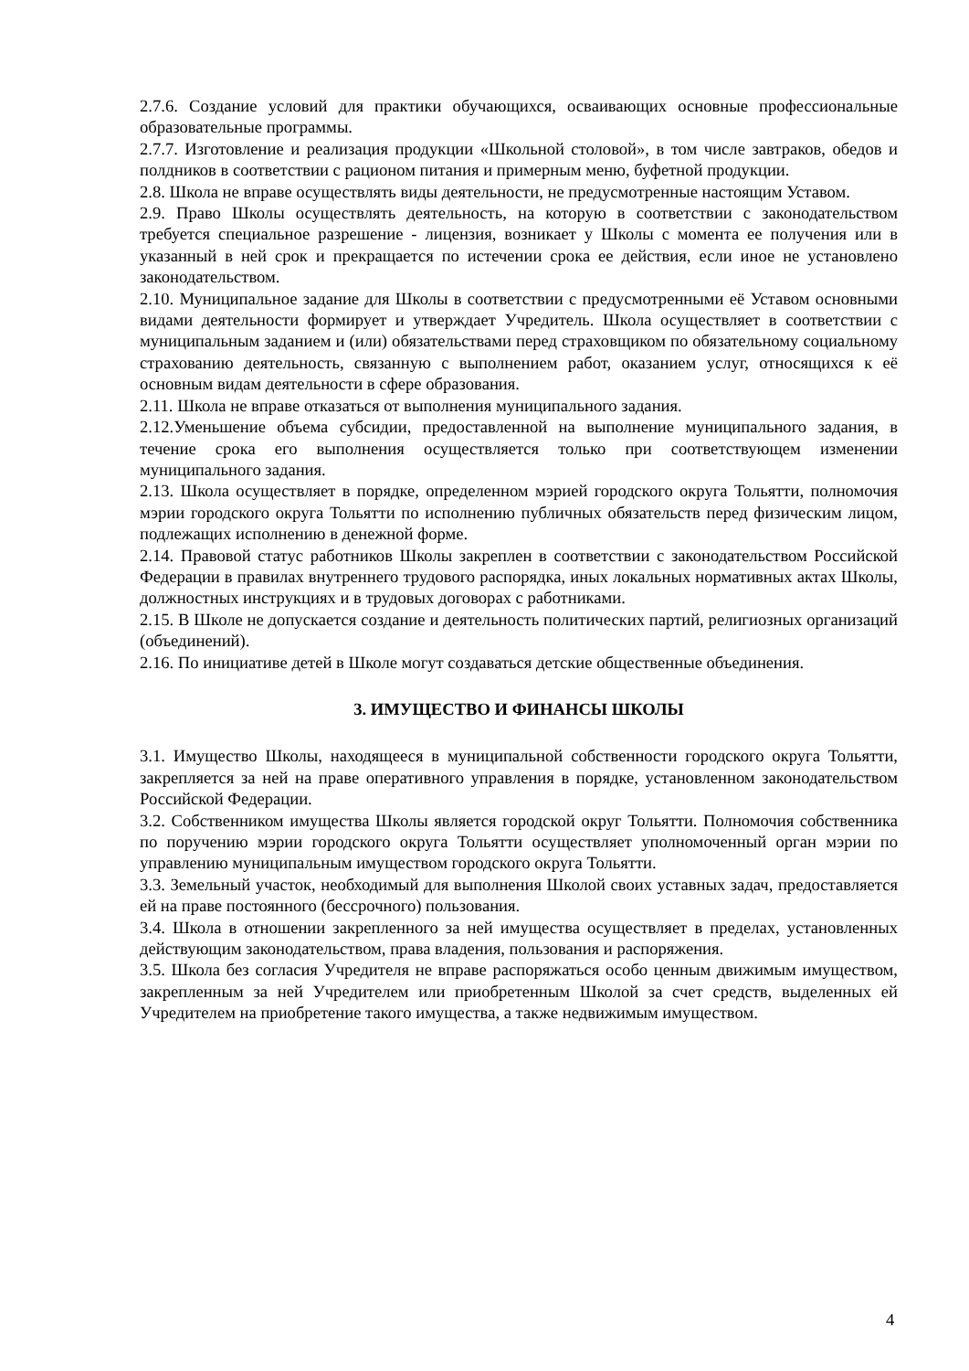2.7.6. Создание условий для практики обучающихся, осваивающих основные профессиональные образовательные программы.
2.7.7. Изготовление и реализация продукции «Школьной столовой», в том числе завтраков, обедов и полдников в соответствии с рационом питания и примерным меню, буфетной продукции.
2.8. Школа не вправе осуществлять виды деятельности, не предусмотренные настоящим Уставом.
2.9. Право Школы осуществлять деятельность, на которую в соответствии с законодательством требуется специальное разрешение - лицензия, возникает у Школы с момента ее получения или в указанный в ней срок и прекращается по истечении срока ее действия, если иное не установлено законодательством.
2.10. Муниципальное задание для Школы в соответствии с предусмотренными её Уставом основными видами деятельности формирует и утверждает Учредитель. Школа осуществляет в соответствии с муниципальным заданием и (или) обязательствами перед страховщиком по обязательному социальному страхованию деятельность, связанную с выполнением работ, оказанием услуг, относящихся к её основным видам деятельности в сфере образования.
2.11. Школа не вправе отказаться от выполнения муниципального задания.
2.12.Уменьшение объема субсидии, предоставленной на выполнение муниципального задания, в течение срока его выполнения осуществляется только при соответствующем изменении муниципального задания.
2.13. Школа осуществляет в порядке, определенном мэрией городского округа Тольятти, полномочия мэрии городского округа Тольятти по исполнению публичных обязательств перед физическим лицом, подлежащих исполнению в денежной форме.
2.14. Правовой статус работников Школы закреплен в соответствии с законодательством Российской Федерации в правилах внутреннего трудового распорядка, иных локальных нормативных актах Школы, должностных инструкциях и в трудовых договорах с работниками.
2.15. В Школе не допускается создание и деятельность политических партий, религиозных организаций (объединений).
2.16. По инициативе детей в Школе могут создаваться детские общественные объединения.
3. ИМУЩЕСТВО И ФИНАНСЫ ШКОЛЫ
3.1. Имущество Школы, находящееся в муниципальной собственности городского округа Тольятти, закрепляется за ней на праве оперативного управления в порядке, установленном законодательством Российской Федерации.
3.2. Собственником имущества Школы является городской округ Тольятти. Полномочия собственника по поручению мэрии городского округа Тольятти осуществляет уполномоченный орган мэрии по управлению муниципальным имуществом городского округа Тольятти.
3.3. Земельный участок, необходимый для выполнения Школой своих уставных задач, предоставляется ей на праве постоянного (бессрочного) пользования.
3.4. Школа в отношении закрепленного за ней имущества осуществляет в пределах, установленных действующим законодательством, права владения, пользования и распоряжения.
3.5. Школа без согласия Учредителя не вправе распоряжаться особо ценным движимым имуществом, закрепленным за ней Учредителем или приобретенным Школой за счет средств, выделенных ей Учредителем на приобретение такого имущества, а также недвижимым имуществом.
4